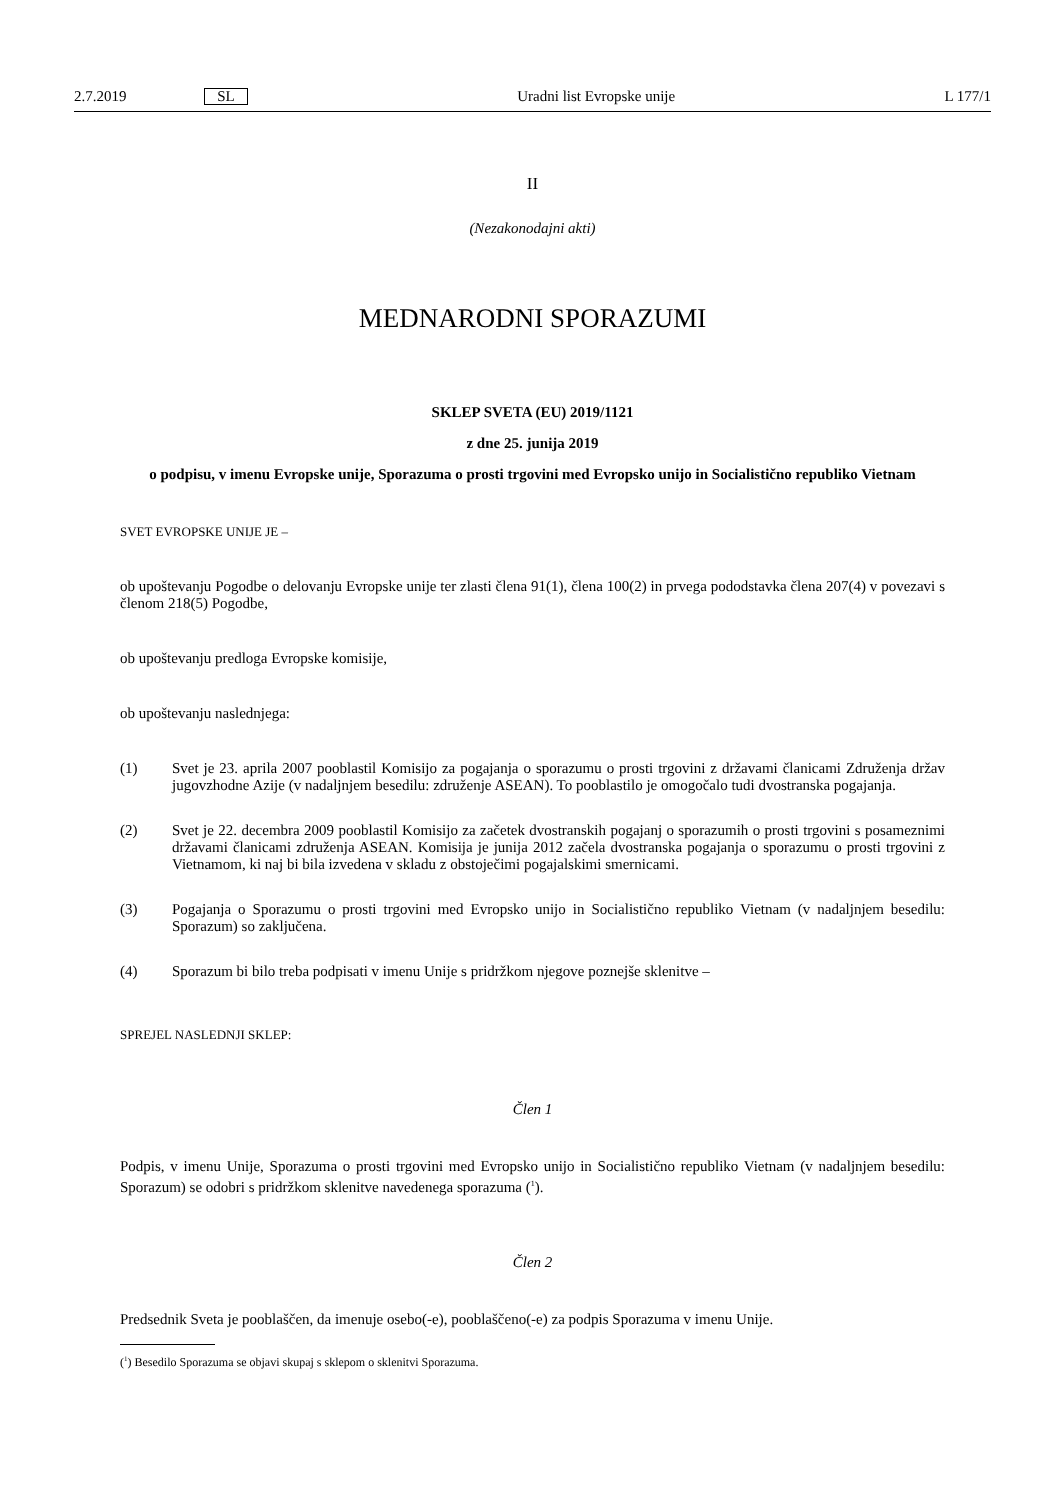2.7.2019 SL Uradni list Evropske unije L 177/1
II
(Nezakonodajni akti)
MEDNARODNI SPORAZUMI
SKLEP SVETA (EU) 2019/1121
z dne 25. junija 2019
o podpisu, v imenu Evropske unije, Sporazuma o prosti trgovini med Evropsko unijo in Socialistično republiko Vietnam
SVET EVROPSKE UNIJE JE –
ob upoštevanju Pogodbe o delovanju Evropske unije ter zlasti člena 91(1), člena 100(2) in prvega pododstavka člena 207(4) v povezavi s členom 218(5) Pogodbe,
ob upoštevanju predloga Evropske komisije,
ob upoštevanju naslednjega:
(1)
Svet je 23. aprila 2007 pooblastil Komisijo za pogajanja o sporazumu o prosti trgovini z državami članicami Združenja držav jugovzhodne Azije (v nadaljnjem besedilu: združenje ASEAN). To pooblastilo je omogočalo tudi dvostranska pogajanja.
(2)
Svet je 22. decembra 2009 pooblastil Komisijo za začetek dvostranskih pogajanj o sporazumih o prosti trgovini s posameznimi državami članicami združenja ASEAN. Komisija je junija 2012 začela dvostranska pogajanja o sporazumu o prosti trgovini z Vietnamom, ki naj bi bila izvedena v skladu z obstoječimi pogajalskimi smernicami.
(3)
Pogajanja o Sporazumu o prosti trgovini med Evropsko unijo in Socialistično republiko Vietnam (v nadaljnjem besedilu: Sporazum) so zaključena.
(4)
Sporazum bi bilo treba podpisati v imenu Unije s pridržkom njegove poznejše sklenitve –
SPREJEL NASLEDNJI SKLEP:
Člen 1
Podpis, v imenu Unije, Sporazuma o prosti trgovini med Evropsko unijo in Socialistično republiko Vietnam (v nadaljnjem besedilu: Sporazum) se odobri s pridržkom sklenitve navedenega sporazuma (<sup>1</sup>).
Člen 2
Predsednik Sveta je pooblaščen, da imenuje osebo(-e), pooblaščeno(-e) za podpis Sporazuma v imenu Unije.
(<sup>1</sup>) Besedilo Sporazuma se objavi skupaj s sklepom o sklenitvi Sporazuma.